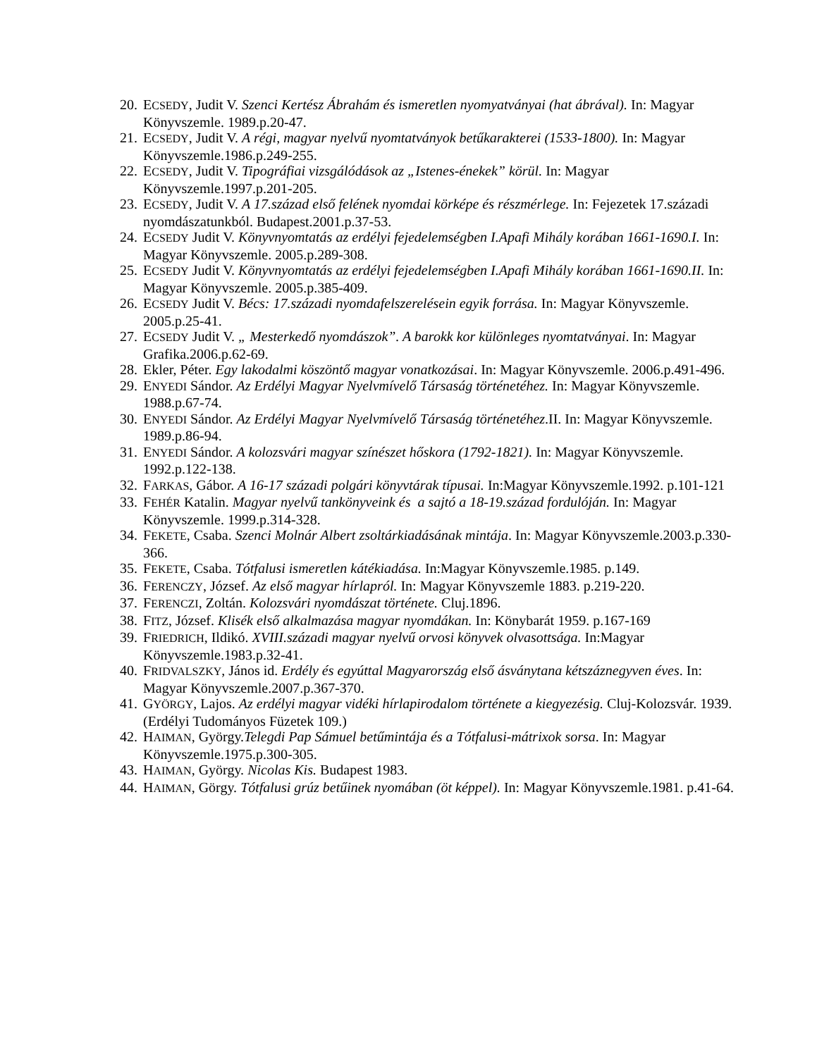20. ECSEDY, Judit V. Szenci Kertész Ábrahám és ismeretlen nyomyatványai (hat ábrával). In: Magyar Könyvszemle. 1989.p.20-47.
21. ECSEDY, Judit V. A régi, magyar nyelvű nyomtatványok betűkarakterei (1533-1800). In: Magyar Könyvszemle.1986.p.249-255.
22. ECSEDY, Judit V. Tipográfiai vizsgálódások az „Istenes-énekek” körül. In: Magyar Könyvszemle.1997.p.201-205.
23. ECSEDY, Judit V. A 17.század első felének nyomdai körképe és részmérlege. In: Fejezetek 17.századi nyomdászatunkból. Budapest.2001.p.37-53.
24. ECSEDY Judit V. Könyvnyomtatás az erdélyi fejedelemségben I.Apafi Mihály korában 1661-1690.I. In: Magyar Könyvszemle. 2005.p.289-308.
25. ECSEDY Judit V. Könyvnyomtatás az erdélyi fejedelemségben I.Apafi Mihály korában 1661-1690.II. In: Magyar Könyvszemle. 2005.p.385-409.
26. ECSEDY Judit V. Bécs: 17.századi nyomdafelszerelésein egyik forrása. In: Magyar Könyvszemle. 2005.p.25-41.
27. ECSEDY Judit V. „ Mesterkedő nyomdászok”. A barokk kor különleges nyomtatványai. In: Magyar Grafika.2006.p.62-69.
28. Ekler, Péter. Egy lakodalmi köszöntő magyar vonatkozásai. In: Magyar Könyvszemle. 2006.p.491-496.
29. ENYEDI Sándor. Az Erdélyi Magyar Nyelvmívelő Társaság történetéhez. In: Magyar Könyvszemle. 1988.p.67-74.
30. ENYEDI Sándor. Az Erdélyi Magyar Nyelvmívelő Társaság történetéhez.II. In: Magyar Könyvszemle. 1989.p.86-94.
31. ENYEDI Sándor. A kolozsvári magyar színészet hőskora (1792-1821). In: Magyar Könyvszemle. 1992.p.122-138.
32. FARKAS, Gábor. A 16-17 századi polgári könyvtárak típusai. In:Magyar Könyvszemle.1992. p.101-121
33. FEHÉR Katalin. Magyar nyelvű tankönyveink és a sajtó a 18-19.század fordulóján. In: Magyar Könyvszemle. 1999.p.314-328.
34. FEKETE, Csaba. Szenci Molnár Albert zsoltárkiadásának mintája. In: Magyar Könyvszemle.2003.p.330-366.
35. FEKETE, Csaba. Tótfalusi ismeretlen kátékiadása. In:Magyar Könyvszemle.1985. p.149.
36. FERENCZY, József. Az első magyar hírlapról. In: Magyar Könyvszemle 1883. p.219-220.
37. FERENCZI, Zoltán. Kolozsvári nyomdászat története. Cluj.1896.
38. FITZ, József. Klisék első alkalmazása magyar nyomdákan. In: Könybarát 1959. p.167-169
39. FRIEDRICH, Ildikó. XVIII.századi magyar nyelvű orvosi könyvek olvasottsága. In:Magyar Könyvszemle.1983.p.32-41.
40. FRIDVALSZKY, János id. Erdély és egyúttal Magyarország első ásványtana kétszáznegyven éves. In: Magyar Könyvszemle.2007.p.367-370.
41. GYÖRGY, Lajos. Az erdélyi magyar vidéki hírlapirodalom története a kiegyezésig. Cluj-Kolozsvár. 1939. (Erdélyi Tudományos Füzetek 109.)
42. HAIMAN, György.Telegdi Pap Sámuel betűmintája és a Tótfalusi-mátrixok sorsa. In: Magyar Könyvszemle.1975.p.300-305.
43. HAIMAN, György. Nicolas Kis. Budapest 1983.
44. HAIMAN, Görgy. Tótfalusi grúz betűinek nyomában (öt képpel). In: Magyar Könyvszemle.1981. p.41-64.